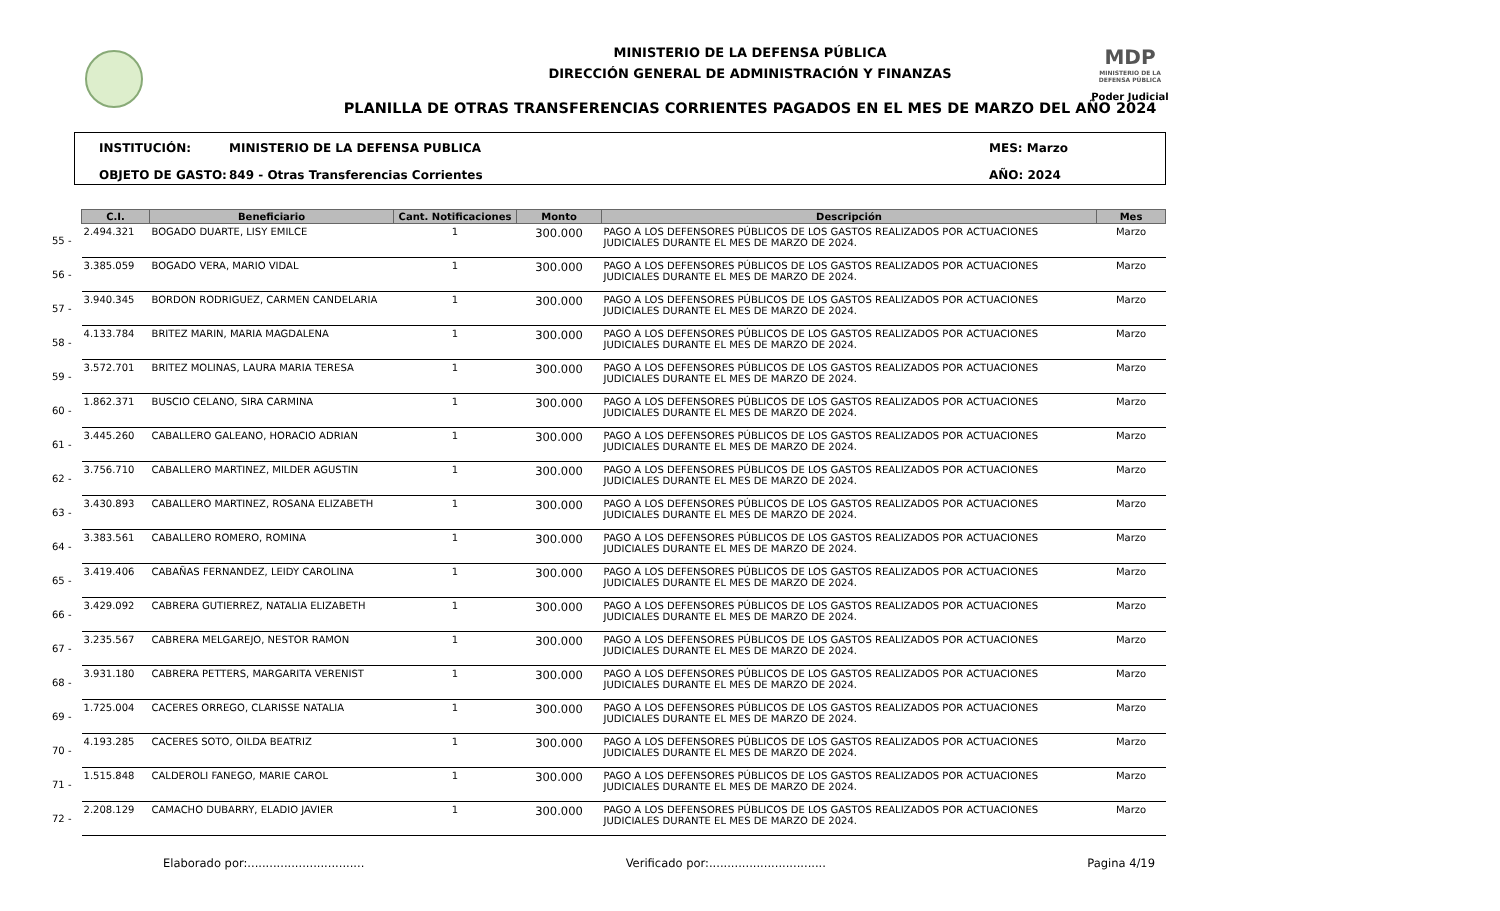MDP
MINISTERIO DE LA DEFENSA PÚBLICA
Poder Judicial
MINISTERIO DE LA DEFENSA PÚBLICA
DIRECCIÓN GENERAL DE ADMINISTRACIÓN Y FINANZAS
PLANILLA DE OTRAS TRANSFERENCIAS CORRIENTES PAGADOS EN EL MES DE MARZO DEL AÑO 2024
INSTITUCIÓN:
MINISTERIO DE LA DEFENSA PUBLICA
MES: Marzo
OBJETO DE GASTO:
849 - Otras Transferencias Corrientes
AÑO: 2024
| | C.I. | Beneficiario | Cant. Notificaciones | Monto | Descripción | Mes |
| 55 - | 2.494.321 | BOGADO DUARTE, LISY EMILCE | 1 | 300.000 | PAGO A LOS DEFENSORES PÚBLICOS DE LOS GASTOS REALIZADOS POR ACTUACIONES JUDICIALES DURANTE EL MES DE MARZO DE 2024. | Marzo |
| 56 - | 3.385.059 | BOGADO VERA, MARIO VIDAL | 1 | 300.000 | PAGO A LOS DEFENSORES PÚBLICOS DE LOS GASTOS REALIZADOS POR ACTUACIONES JUDICIALES DURANTE EL MES DE MARZO DE 2024. | Marzo |
| 57 - | 3.940.345 | BORDON RODRIGUEZ, CARMEN CANDELARIA | 1 | 300.000 | PAGO A LOS DEFENSORES PÚBLICOS DE LOS GASTOS REALIZADOS POR ACTUACIONES JUDICIALES DURANTE EL MES DE MARZO DE 2024. | Marzo |
| 58 - | 4.133.784 | BRITEZ MARIN, MARIA MAGDALENA | 1 | 300.000 | PAGO A LOS DEFENSORES PÚBLICOS DE LOS GASTOS REALIZADOS POR ACTUACIONES JUDICIALES DURANTE EL MES DE MARZO DE 2024. | Marzo |
| 59 - | 3.572.701 | BRITEZ MOLINAS, LAURA MARIA TERESA | 1 | 300.000 | PAGO A LOS DEFENSORES PÚBLICOS DE LOS GASTOS REALIZADOS POR ACTUACIONES JUDICIALES DURANTE EL MES DE MARZO DE 2024. | Marzo |
| 60 - | 1.862.371 | BUSCIO CELANO, SIRA CARMINA | 1 | 300.000 | PAGO A LOS DEFENSORES PÚBLICOS DE LOS GASTOS REALIZADOS POR ACTUACIONES JUDICIALES DURANTE EL MES DE MARZO DE 2024. | Marzo |
| 61 - | 3.445.260 | CABALLERO GALEANO, HORACIO ADRIAN | 1 | 300.000 | PAGO A LOS DEFENSORES PÚBLICOS DE LOS GASTOS REALIZADOS POR ACTUACIONES JUDICIALES DURANTE EL MES DE MARZO DE 2024. | Marzo |
| 62 - | 3.756.710 | CABALLERO MARTINEZ, MILDER AGUSTIN | 1 | 300.000 | PAGO A LOS DEFENSORES PÚBLICOS DE LOS GASTOS REALIZADOS POR ACTUACIONES JUDICIALES DURANTE EL MES DE MARZO DE 2024. | Marzo |
| 63 - | 3.430.893 | CABALLERO MARTINEZ, ROSANA ELIZABETH | 1 | 300.000 | PAGO A LOS DEFENSORES PÚBLICOS DE LOS GASTOS REALIZADOS POR ACTUACIONES JUDICIALES DURANTE EL MES DE MARZO DE 2024. | Marzo |
| 64 - | 3.383.561 | CABALLERO ROMERO, ROMINA | 1 | 300.000 | PAGO A LOS DEFENSORES PÚBLICOS DE LOS GASTOS REALIZADOS POR ACTUACIONES JUDICIALES DURANTE EL MES DE MARZO DE 2024. | Marzo |
| 65 - | 3.419.406 | CABAÑAS FERNANDEZ, LEIDY CAROLINA | 1 | 300.000 | PAGO A LOS DEFENSORES PÚBLICOS DE LOS GASTOS REALIZADOS POR ACTUACIONES JUDICIALES DURANTE EL MES DE MARZO DE 2024. | Marzo |
| 66 - | 3.429.092 | CABRERA GUTIERREZ, NATALIA ELIZABETH | 1 | 300.000 | PAGO A LOS DEFENSORES PÚBLICOS DE LOS GASTOS REALIZADOS POR ACTUACIONES JUDICIALES DURANTE EL MES DE MARZO DE 2024. | Marzo |
| 67 - | 3.235.567 | CABRERA MELGAREJO, NESTOR RAMON | 1 | 300.000 | PAGO A LOS DEFENSORES PÚBLICOS DE LOS GASTOS REALIZADOS POR ACTUACIONES JUDICIALES DURANTE EL MES DE MARZO DE 2024. | Marzo |
| 68 - | 3.931.180 | CABRERA PETTERS, MARGARITA VERENIST | 1 | 300.000 | PAGO A LOS DEFENSORES PÚBLICOS DE LOS GASTOS REALIZADOS POR ACTUACIONES JUDICIALES DURANTE EL MES DE MARZO DE 2024. | Marzo |
| 69 - | 1.725.004 | CACERES ORREGO, CLARISSE NATALIA | 1 | 300.000 | PAGO A LOS DEFENSORES PÚBLICOS DE LOS GASTOS REALIZADOS POR ACTUACIONES JUDICIALES DURANTE EL MES DE MARZO DE 2024. | Marzo |
| 70 - | 4.193.285 | CACERES SOTO, OILDA BEATRIZ | 1 | 300.000 | PAGO A LOS DEFENSORES PÚBLICOS DE LOS GASTOS REALIZADOS POR ACTUACIONES JUDICIALES DURANTE EL MES DE MARZO DE 2024. | Marzo |
| 71 - | 1.515.848 | CALDEROLI FANEGO, MARIE CAROL | 1 | 300.000 | PAGO A LOS DEFENSORES PÚBLICOS DE LOS GASTOS REALIZADOS POR ACTUACIONES JUDICIALES DURANTE EL MES DE MARZO DE 2024. | Marzo |
| 72 - | 2.208.129 | CAMACHO DUBARRY, ELADIO JAVIER | 1 | 300.000 | PAGO A LOS DEFENSORES PÚBLICOS DE LOS GASTOS REALIZADOS POR ACTUACIONES JUDICIALES DURANTE EL MES DE MARZO DE 2024. | Marzo |
Elaborado por:................................ Verificado por:................................ Pagina 4/19